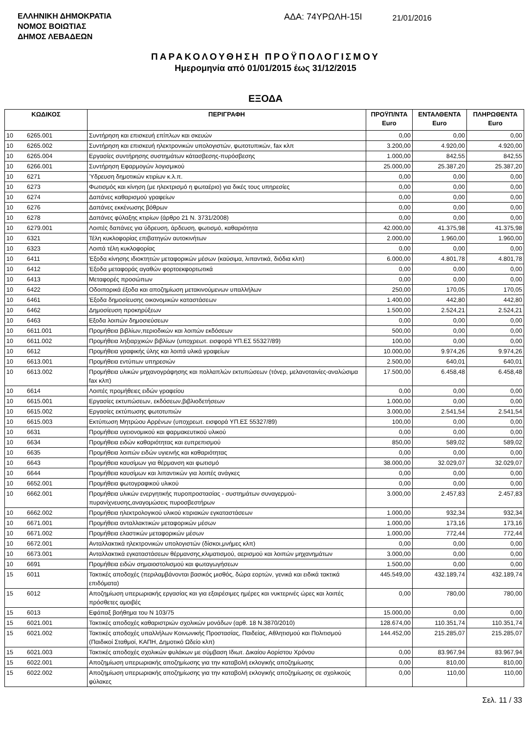ΕΛΛΗΝΙΚΗ ΔΗΜΟΚΡΑΤΙΑ
ΝΟΜΟΣ ΒΟΙΩΤΙΑΣ
ΔΗΜΟΣ ΛΕΒΑΔΕΩΝ
ΑΔΑ: 74ΥΡΩΛΗ-15Ι
21/01/2016
ΠΑΡΑΚΟΛΟΥΘΗΣΗ ΠΡΟΫΠΟΛΟΓΙΣΜΟΥ
Ημερομηνία από 01/01/2015 έως 31/12/2015
ΕΞΟΔΑ
| ΚΩΔΙΚΟΣ | | ΠΕΡΙΓΡΑΦΗ | ΠΡΟΫΠ/ΝΤΑ Euro | ΕΝΤΑΛΘΕΝΤΑ Euro | ΠΛΗΡΩΘΕΝΤΑ Euro |
| --- | --- | --- | --- | --- | --- |
| 10 | 6265.001 | Συντήρηση και επισκευή επίπλων και σκευών | 0,00 | 0,00 | 0,00 |
| 10 | 6265.002 | Συντήρηση και επισκευή ηλεκτρονικών υπολογιστών, φωτοτυπικών, fax κλπ | 3.200,00 | 4.920,00 | 4.920,00 |
| 10 | 6265.004 | Εργασίες συντήρησης συστημάτων κάτασβεσης-πυρόσβεσης | 1.000,00 | 842,55 | 842,55 |
| 10 | 6266.001 | Συντήρηση Εφαρμογών λογισμικού | 25.000,00 | 25.387,20 | 25.387,20 |
| 10 | 6271 | Ύδρευση δημοτικών κτιρίων κ.λ.π. | 0,00 | 0,00 | 0,00 |
| 10 | 6273 | Φωτισμός και κίνηση (με ηλεκτρισμό η φωταέριο) για δικές τους υπηρεσίες | 0,00 | 0,00 | 0,00 |
| 10 | 6274 | Δαπάνες καθαρισμού γραφείων | 0,00 | 0,00 | 0,00 |
| 10 | 6276 | Δαπάνες εκκένωσης βόθρων | 0,00 | 0,00 | 0,00 |
| 10 | 6278 | Δαπάνες φύλαξης κτιρίων (άρθρο 21 Ν. 3731/2008) | 0,00 | 0,00 | 0,00 |
| 10 | 6279.001 | Λοιπές δαπάνες για ύδρευση, άρδευση, φωτισμό, καθαριότητα | 42.000,00 | 41.375,98 | 41.375,98 |
| 10 | 6321 | Τέλη κυκλοφορίας επιβατηγών αυτοκινήτων | 2.000,00 | 1.960,00 | 1.960,00 |
| 10 | 6323 | Λοιπά τέλη κυκλοφορίας | 0,00 | 0,00 | 0,00 |
| 10 | 6411 | Έξοδα κίνησης ιδιοκτητών μεταφορικών μέσων (καύσιμα, λιπαντικά, διόδια κλπ) | 6.000,00 | 4.801,78 | 4.801,78 |
| 10 | 6412 | Έξοδα μεταφοράς αγαθών φορτοεκφορτωτικά | 0,00 | 0,00 | 0,00 |
| 10 | 6413 | Μεταφορές προσώπων | 0,00 | 0,00 | 0,00 |
| 10 | 6422 | Οδοιπορικά έξοδα και αποζημίωση μετακινούμενων υπαλλήλων | 250,00 | 170,05 | 170,05 |
| 10 | 6461 | Έξοδα δημοσίευσης οικονομικών καταστάσεων | 1.400,00 | 442,80 | 442,80 |
| 10 | 6462 | Δημοσίευση προκηρύξεων | 1.500,00 | 2.524,21 | 2.524,21 |
| 10 | 6463 | Εξοδα λοιπών δημοσιεύσεων | 0,00 | 0,00 | 0,00 |
| 10 | 6611.001 | Προμήθεια βιβλίων,περιοδικών και λοιπών εκδόσεων | 500,00 | 0,00 | 0,00 |
| 10 | 6611.002 | Προμήθεια ληξιαρχικών βιβλίων (υποχρεωτ. εισφορά ΥΠ.ΕΣ 55327/89) | 100,00 | 0,00 | 0,00 |
| 10 | 6612 | Προμήθεια γραφικής ύλης και λοιπά υλικά γραφείων | 10.000,00 | 9.974,26 | 9.974,26 |
| 10 | 6613.001 | Προμήθεια εντύπων υπηρεσιών | 2.500,00 | 640,01 | 640,01 |
| 10 | 6613.002 | Προμήθεια υλικών μηχανογράφησης και πολλαπλών εκτυπώσεων (τόνερ, μελανοταινίες-αναλώσιμα fax κλπ) | 17.500,00 | 6.458,48 | 6.458,48 |
| 10 | 6614 | Λοιπές προμήθειες ειδών γραφείου | 0,00 | 0,00 | 0,00 |
| 10 | 6615.001 | Εργασίες εκτυπώσεων, εκδόσεων,βιβλιοδετήσεων | 1.000,00 | 0,00 | 0,00 |
| 10 | 6615.002 | Εργασίες εκτύπωσης φωτοτυπιών | 3.000,00 | 2.541,54 | 2.541,54 |
| 10 | 6615.003 | Εκτύπωση Μητρώου Αρρένων (υποχρεωτ. εισφορά ΥΠ.ΕΣ 55327/89) | 100,00 | 0,00 | 0,00 |
| 10 | 6631 | Προμήθεια υγειονομικού και φαρμακευτικού υλικού | 0,00 | 0,00 | 0,00 |
| 10 | 6634 | Προμήθεια ειδών καθαριότητας και ευπρεπισμού | 850,00 | 589,02 | 589,02 |
| 10 | 6635 | Προμήθεια λοιπών ειδών υγιεινής και καθαριότητας | 0,00 | 0,00 | 0,00 |
| 10 | 6643 | Προμήθεια καυσίμων για θέρμανση και φωτισμό | 38.000,00 | 32.029,07 | 32.029,07 |
| 10 | 6644 | Προμήθεια καυσίμων και λιπαντικών για λοιπές ανάγκες | 0,00 | 0,00 | 0,00 |
| 10 | 6652.001 | Προμήθεια φωτογραφικού υλικού | 0,00 | 0,00 | 0,00 |
| 10 | 6662.001 | Προμήθεια υλικών ενεργητικής πυροπροστασίας - συστημάτων συναγερμού-πυρανίχνευσης,αναγομώσεις πυροσβεστήρων | 3.000,00 | 2.457,83 | 2.457,83 |
| 10 | 6662.002 | Προμήθεια ηλεκτρολογικού υλικού κτιριακών εγκαταστάσεων | 1.000,00 | 932,34 | 932,34 |
| 10 | 6671.001 | Προμήθεια ανταλλακτικών μεταφορικών μέσων | 1.000,00 | 173,16 | 173,16 |
| 10 | 6671.002 | Προμήθεια ελαστικών μεταφορικών μέσων | 1.000,00 | 772,44 | 772,44 |
| 10 | 6672.001 | Ανταλλακτικά ηλεκτρονικών υπολογιστών (δίσκοι,μνήμες κλπ) | 0,00 | 0,00 | 0,00 |
| 10 | 6673.001 | Ανταλλακτικά εγκαταστάσεων θέρμανσης,κλιματισμού, αερισμού και λοιπών μηχανημάτων | 3.000,00 | 0,00 | 0,00 |
| 10 | 6691 | Προμήθεια ειδών σημαιοστολισμού και φωταγωγήσεων | 1.500,00 | 0,00 | 0,00 |
| 15 | 6011 | Τακτικές αποδοχές (περιλαμβάνονται βασικός μισθός, δώρα εορτών, γενικά και ειδικά τακτικά επιδόματα) | 445.549,00 | 432.189,74 | 432.189,74 |
| 15 | 6012 | Αποζημίωση υπερωριακής εργασίας και για εξαιρέσιμες ημέρες και νυκτερινές ώρες και λοιπές πρόσθετες αμοιβές | 0,00 | 780,00 | 780,00 |
| 15 | 6013 | Εφάπαξ βοήθημα του Ν 103/75 | 15.000,00 | 0,00 | 0,00 |
| 15 | 6021.001 | Τακτικές αποδοχές καθαριστριών σχολικών μονάδων (αρθ. 18 Ν.3870/2010) | 128.674,00 | 110.351,74 | 110.351,74 |
| 15 | 6021.002 | Τακτικές αποδοχές υπαλλήλων Κοινωνικής Προστασίας, Παιδείας, Αθλητισμού και Πολιτισμού (Παιδικοί Σταθμοί, ΚΑΠΗ, Δημοτικό Ωδείο κλπ) | 144.452,00 | 215.285,07 | 215.285,07 |
| 15 | 6021.003 | Τακτικές αποδοχές σχολικών φυλάκων με σύμβαση Ιδιωτ. Δικαίου Αορίστου Χρόνου | 0,00 | 83.967,94 | 83.967,94 |
| 15 | 6022.001 | Αποζημίωση υπερωριακής αποζημίωσης για την καταβολή εκλογικής αποζημίωσης | 0,00 | 810,00 | 810,00 |
| 15 | 6022.002 | Αποζημίωση υπερωριακής αποζημίωσης για την καταβολή εκλογικής αποζημίωσης σε σχολικούς φύλακες | 0,00 | 110,00 | 110,00 |
Σελ. 11 / 33